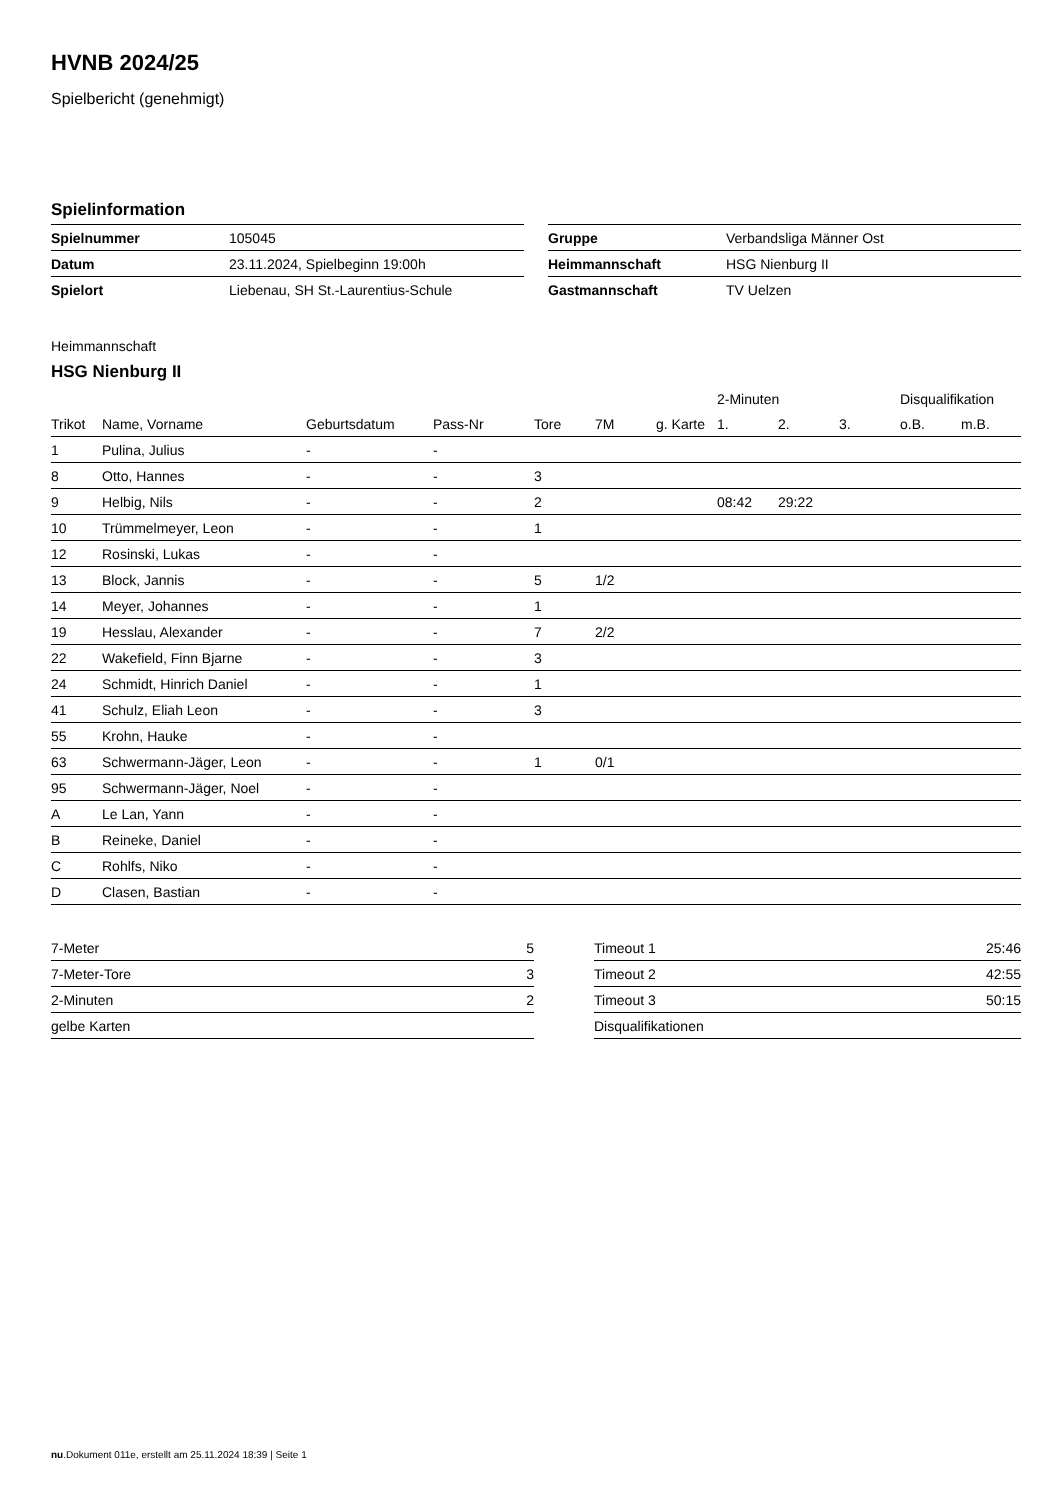HVNB 2024/25
Spielbericht (genehmigt)
Spielinformation
| Spielnummer | 105045 |
| Datum | 23.11.2024, Spielbeginn 19:00h |
| Spielort | Liebenau, SH St.-Laurentius-Schule |
| Gruppe | Verbandsliga Männer Ost |
| Heimmannschaft | HSG Nienburg II |
| Gastmannschaft | TV Uelzen |
Heimmannschaft
HSG Nienburg II
| | | | | | | | 2-Minuten | | | Disqualifikation | |
| --- | --- | --- | --- | --- | --- | --- | --- | --- | --- | --- | --- |
| Trikot | Name, Vorname | Geburtsdatum | Pass-Nr | Tore | 7M | g. Karte | 1. | 2. | 3. | o.B. | m.B. |
| 1 | Pulina, Julius | - | - | | | | | | | | |
| 8 | Otto, Hannes | - | - | 3 | | | | | | | |
| 9 | Helbig, Nils | - | - | 2 | | | 08:42 | 29:22 | | | |
| 10 | Trümmelmeyer, Leon | - | - | 1 | | | | | | | |
| 12 | Rosinski, Lukas | - | - | | | | | | | | |
| 13 | Block, Jannis | - | - | 5 | 1/2 | | | | | | |
| 14 | Meyer, Johannes | - | - | 1 | | | | | | | |
| 19 | Hesslau, Alexander | - | - | 7 | 2/2 | | | | | | |
| 22 | Wakefield, Finn Bjarne | - | - | 3 | | | | | | | |
| 24 | Schmidt, Hinrich Daniel | - | - | 1 | | | | | | | |
| 41 | Schulz, Eliah Leon | - | - | 3 | | | | | | | |
| 55 | Krohn, Hauke | - | - | | | | | | | | |
| 63 | Schwermann-Jäger, Leon | - | - | 1 | 0/1 | | | | | | |
| 95 | Schwermann-Jäger, Noel | - | - | | | | | | | | |
| A | Le Lan, Yann | - | - | | | | | | | | |
| B | Reineke, Daniel | - | - | | | | | | | | |
| C | Rohlfs, Niko | - | - | | | | | | | | |
| D | Clasen, Bastian | - | - | | | | | | | | |
| 7-Meter | 5 |
| 7-Meter-Tore | 3 |
| 2-Minuten | 2 |
| gelbe Karten | |
| Timeout 1 | 25:46 |
| Timeout 2 | 42:55 |
| Timeout 3 | 50:15 |
| Disqualifikationen | |
nu.Dokument 011e, erstellt am 25.11.2024 18:39 | Seite 1